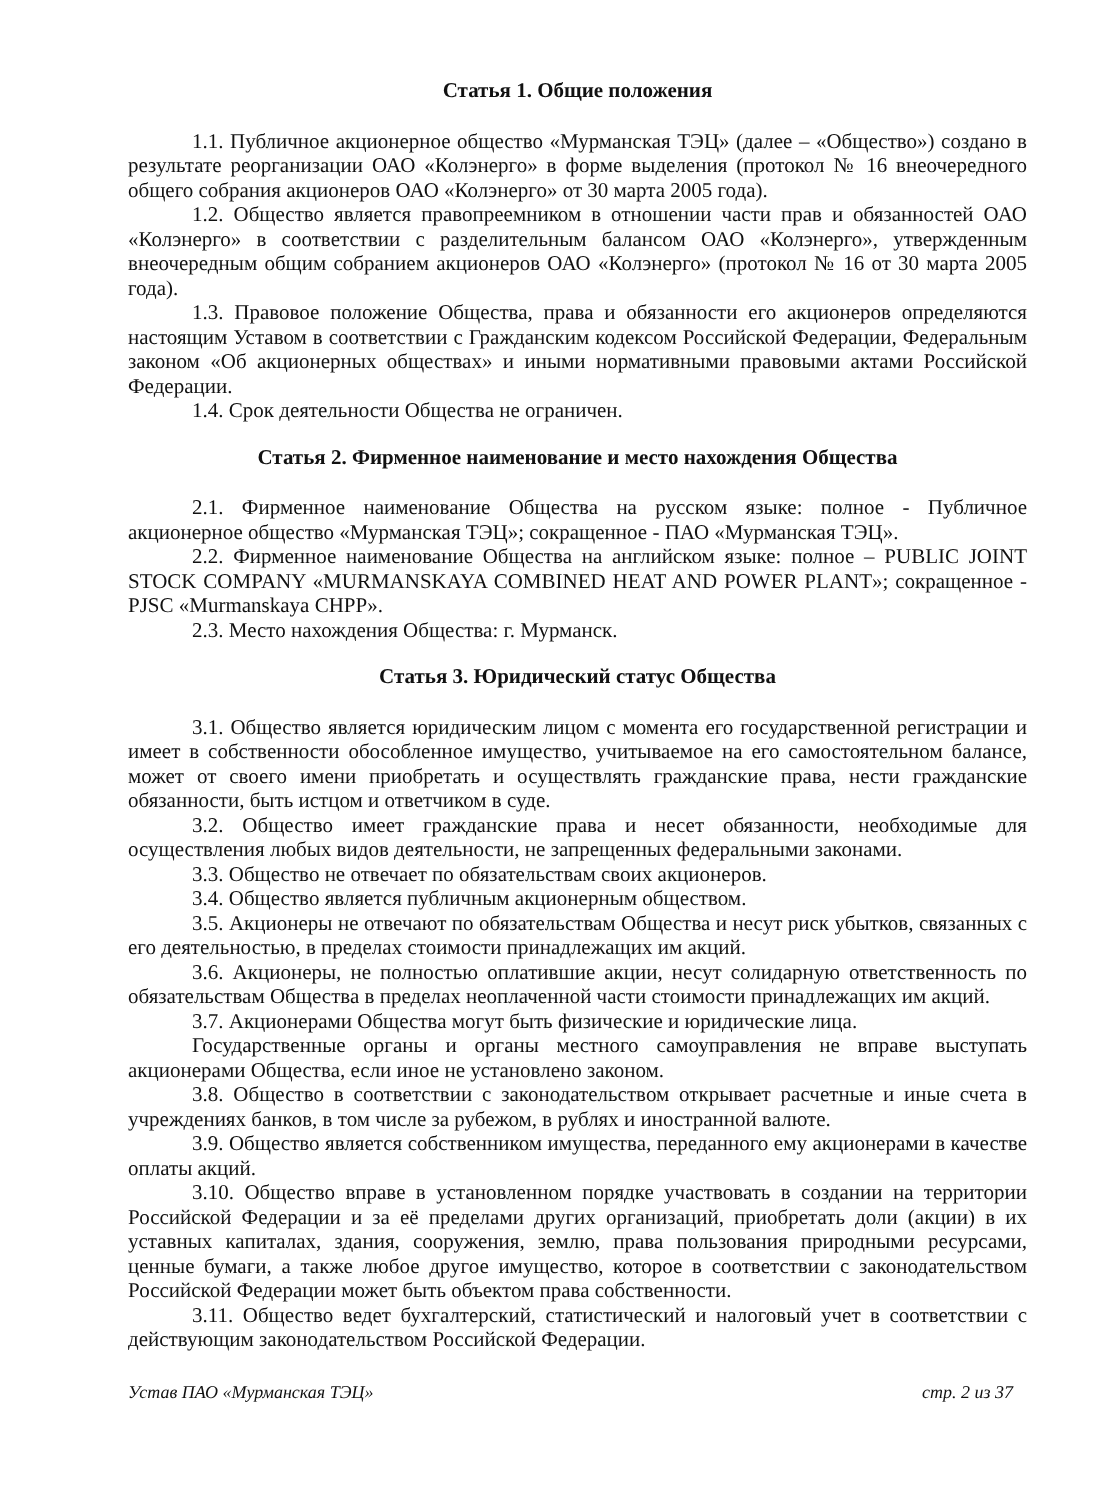Статья 1. Общие положения
1.1. Публичное акционерное общество «Мурманская ТЭЦ» (далее – «Общество») создано в результате реорганизации ОАО «Колэнерго» в форме выделения (протокол № 16 внеочередного общего собрания акционеров ОАО «Колэнерго» от 30 марта 2005 года).
1.2. Общество является правопреемником в отношении части прав и обязанностей ОАО «Колэнерго» в соответствии с разделительным балансом ОАО «Колэнерго», утвержденным внеочередным общим собранием акционеров ОАО «Колэнерго» (протокол № 16 от 30 марта 2005 года).
1.3. Правовое положение Общества, права и обязанности его акционеров определяются настоящим Уставом в соответствии с Гражданским кодексом Российской Федерации, Федеральным законом «Об акционерных обществах» и иными нормативными правовыми актами Российской Федерации.
1.4. Срок деятельности Общества не ограничен.
Статья 2. Фирменное наименование и место нахождения Общества
2.1. Фирменное наименование Общества на русском языке: полное - Публичное акционерное общество «Мурманская ТЭЦ»; сокращенное - ПАО «Мурманская ТЭЦ».
2.2. Фирменное наименование Общества на английском языке: полное – PUBLIC JOINT STOCK COMPANY «MURMANSKAYA COMBINED HEAT AND POWER PLANT»; сокращенное - PJSC «Murmanskaya CHPP».
2.3. Место нахождения Общества: г. Мурманск.
Статья 3. Юридический статус Общества
3.1. Общество является юридическим лицом с момента его государственной регистрации и имеет в собственности обособленное имущество, учитываемое на его самостоятельном балансе, может от своего имени приобретать и осуществлять гражданские права, нести гражданские обязанности, быть истцом и ответчиком в суде.
3.2. Общество имеет гражданские права и несет обязанности, необходимые для осуществления любых видов деятельности, не запрещенных федеральными законами.
3.3. Общество не отвечает по обязательствам своих акционеров.
3.4. Общество является публичным акционерным обществом.
3.5. Акционеры не отвечают по обязательствам Общества и несут риск убытков, связанных с его деятельностью, в пределах стоимости принадлежащих им акций.
3.6. Акционеры, не полностью оплатившие акции, несут солидарную ответственность по обязательствам Общества в пределах неоплаченной части стоимости принадлежащих им акций.
3.7. Акционерами Общества могут быть физические и юридические лица.
Государственные органы и органы местного самоуправления не вправе выступать акционерами Общества, если иное не установлено законом.
3.8. Общество в соответствии с законодательством открывает расчетные и иные счета в учреждениях банков, в том числе за рубежом, в рублях и иностранной валюте.
3.9. Общество является собственником имущества, переданного ему акционерами в качестве оплаты акций.
3.10. Общество вправе в установленном порядке участвовать в создании на территории Российской Федерации и за её пределами других организаций, приобретать доли (акции) в их уставных капиталах, здания, сооружения, землю, права пользования природными ресурсами, ценные бумаги, а также любое другое имущество, которое в соответствии с законодательством Российской Федерации может быть объектом права собственности.
3.11. Общество ведет бухгалтерский, статистический и налоговый учет в соответствии с действующим законодательством Российской Федерации.
Устав ПАО «Мурманская ТЭЦ» стр. 2 из 37